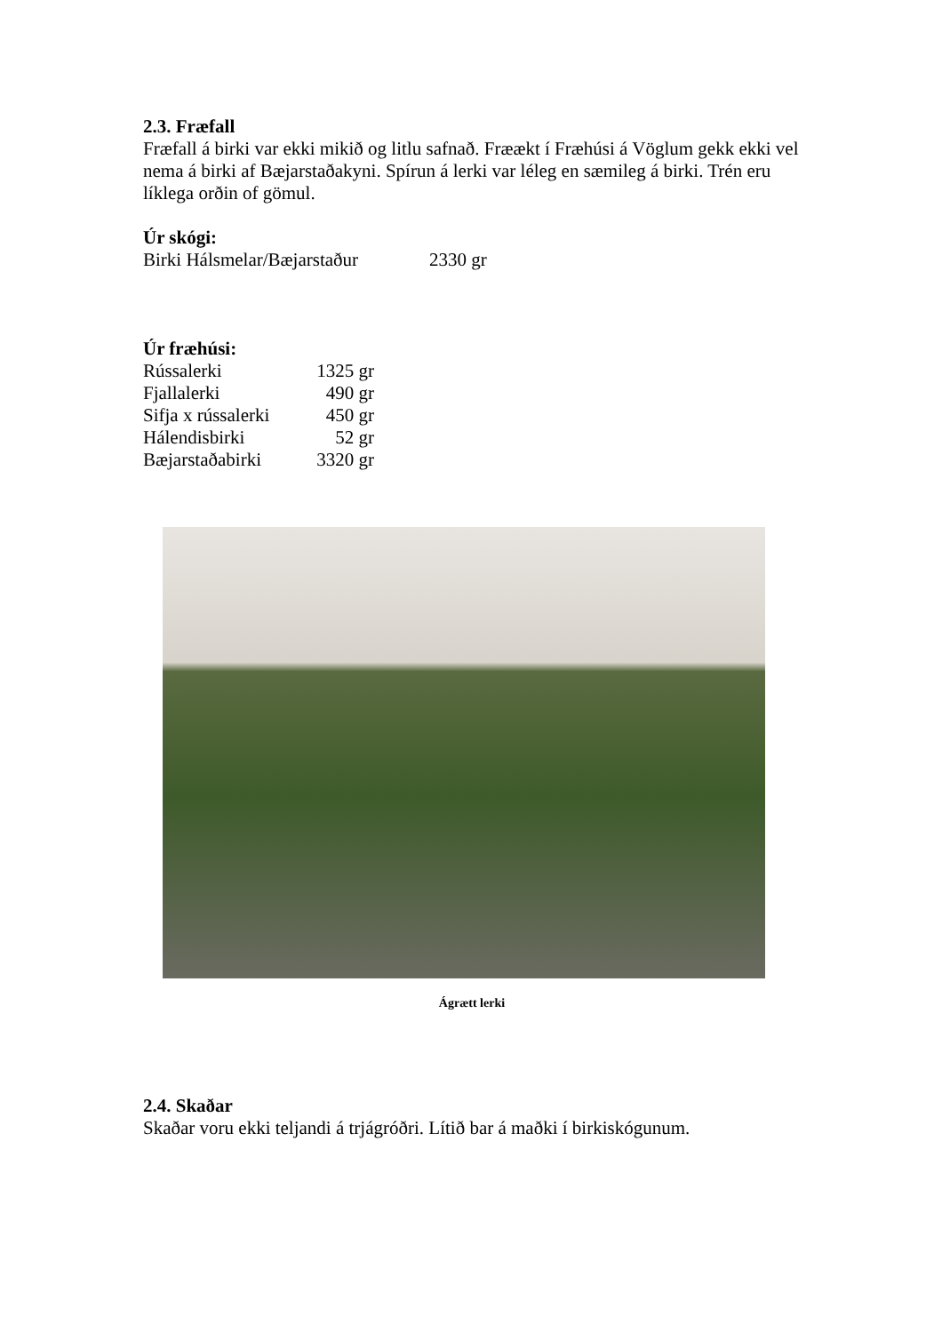2.3. Fræfall
Fræfall á birki var ekki mikið og litlu safnað. Fræækt í Fræhúsi á Vöglum gekk ekki vel nema á birki af Bæjarstaðakyni. Spírun á lerki var léleg en sæmileg á birki. Trén eru líklega orðin of gömul.
Úr skógi:
| Birki Hálsmelar/Bæjarstaður | 2330 gr |
Úr fræhúsi:
| Rússalerki | 1325 gr |
| Fjallalerki | 490 gr |
| Sifja x rússalerki | 450 gr |
| Hálendisbirki | 52 gr |
| Bæjarstaðabirki | 3320 gr |
Ágrætt lerki
2.4. Skaðar
Skaðar voru ekki teljandi á trjágróðri. Lítið bar á maðki í birkiskógunum.